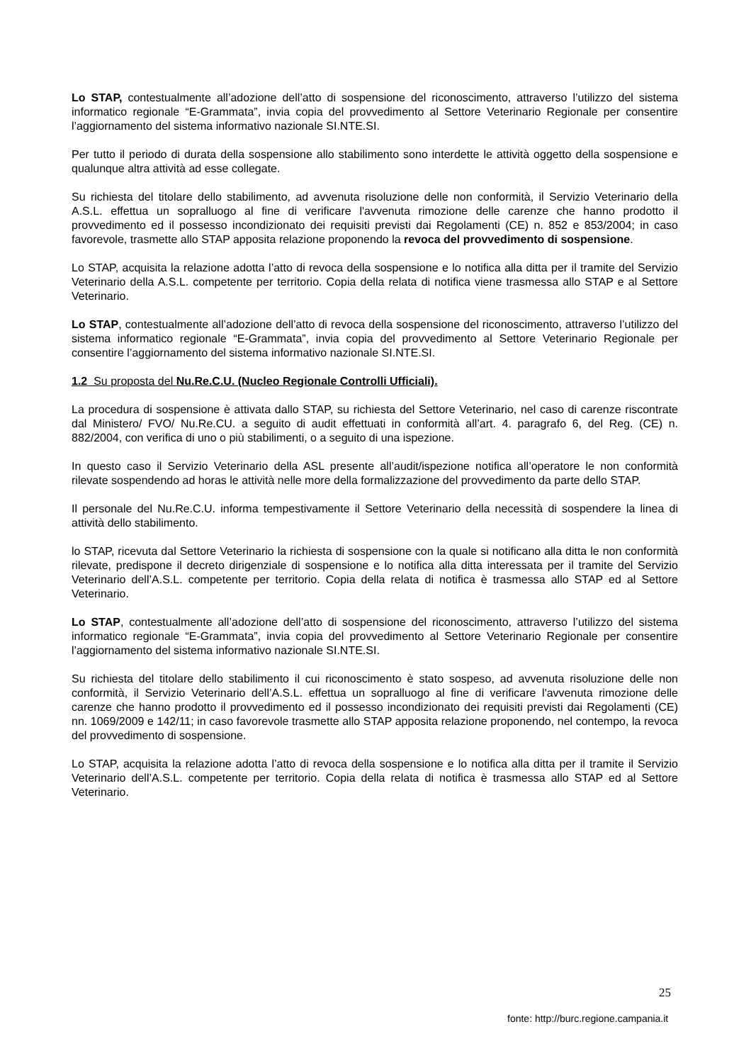Lo STAP, contestualmente all’adozione dell’atto di sospensione del riconoscimento, attraverso l’utilizzo del sistema informatico regionale “E-Grammata”, invia copia del provvedimento al Settore Veterinario Regionale per consentire l’aggiornamento del sistema informativo nazionale SI.NTE.SI.
Per tutto il periodo di durata della sospensione allo stabilimento sono interdette le attività oggetto della sospensione e qualunque altra attività ad esse collegate.
Su richiesta del titolare dello stabilimento, ad avvenuta risoluzione delle non conformità, il Servizio Veterinario della A.S.L. effettua un sopralluogo al fine di verificare l'avvenuta rimozione delle carenze che hanno prodotto il provvedimento ed il possesso incondizionato dei requisiti previsti dai Regolamenti (CE) n. 852 e 853/2004; in caso favorevole, trasmette allo STAP apposita relazione proponendo la revoca del provvedimento di sospensione.
Lo STAP, acquisita la relazione adotta l’atto di revoca della sospensione e lo notifica alla ditta per il tramite del Servizio Veterinario della A.S.L. competente per territorio. Copia della relata di notifica viene trasmessa allo STAP e al Settore Veterinario.
Lo STAP, contestualmente all’adozione dell’atto di revoca della sospensione del riconoscimento, attraverso l’utilizzo del sistema informatico regionale “E-Grammata”, invia copia del provvedimento al Settore Veterinario Regionale per consentire l’aggiornamento del sistema informativo nazionale SI.NTE.SI.
1.2 Su proposta del Nu.Re.C.U. (Nucleo Regionale Controlli Ufficiali).
La procedura di sospensione è attivata dallo STAP, su richiesta del Settore Veterinario, nel caso di carenze riscontrate dal Ministero/ FVO/ Nu.Re.CU. a seguito di audit effettuati in conformità all’art. 4. paragrafo 6, del Reg. (CE) n. 882/2004, con verifica di uno o più stabilimenti, o a seguito di una ispezione.
In questo caso il Servizio Veterinario della ASL presente all’audit/ispezione notifica all’operatore le non conformità rilevate sospendendo ad horas le attività nelle more della formalizzazione del provvedimento da parte dello STAP.
Il personale del Nu.Re.C.U. informa tempestivamente il Settore Veterinario della necessità di sospendere la linea di attività dello stabilimento.
lo STAP, ricevuta dal Settore Veterinario la richiesta di sospensione con la quale si notificano alla ditta le non conformità rilevate, predispone il decreto dirigenziale di sospensione e lo notifica alla ditta interessata per il tramite del Servizio Veterinario dell’A.S.L. competente per territorio. Copia della relata di notifica è trasmessa allo STAP ed al Settore Veterinario.
Lo STAP, contestualmente all’adozione dell’atto di sospensione del riconoscimento, attraverso l’utilizzo del sistema informatico regionale “E-Grammata”, invia copia del provvedimento al Settore Veterinario Regionale per consentire l’aggiornamento del sistema informativo nazionale SI.NTE.SI.
Su richiesta del titolare dello stabilimento il cui riconoscimento è stato sospeso, ad avvenuta risoluzione delle non conformità, il Servizio Veterinario dell’A.S.L. effettua un sopralluogo al fine di verificare l'avvenuta rimozione delle carenze che hanno prodotto il provvedimento ed il possesso incondizionato dei requisiti previsti dai Regolamenti (CE) nn. 1069/2009 e 142/11; in caso favorevole trasmette allo STAP apposita relazione proponendo, nel contempo, la revoca del provvedimento di sospensione.
Lo STAP, acquisita la relazione adotta l’atto di revoca della sospensione e lo notifica alla ditta per il tramite il Servizio Veterinario dell’A.S.L. competente per territorio. Copia della relata di notifica è trasmessa allo STAP ed al Settore Veterinario.
25
fonte: http://burc.regione.campania.it